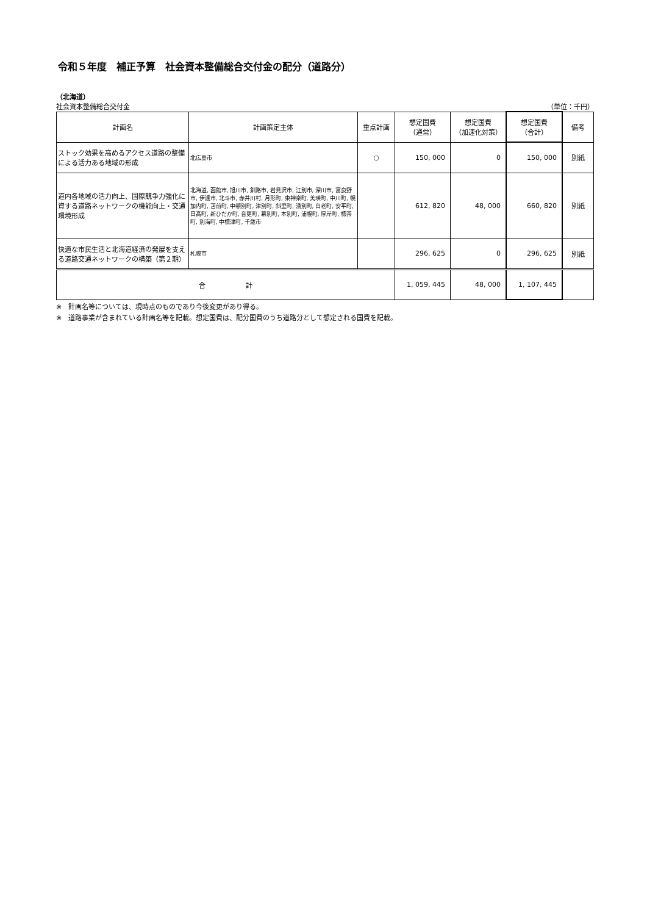令和５年度　補正予算　社会資本整備総合交付金の配分（道路分）
（北海道）
社会資本整備総合交付金 （単位：千円）
| 計画名 | 計画策定主体 | 重点計画 | 想定国費 （通常） | 想定国費 （加速化対策） | 想定国費 （合計） | 備考 |
| --- | --- | --- | --- | --- | --- | --- |
| ストック効果を高めるアクセス道路の整備による活力ある地域の形成 | 北広島市 | ○ | 150, 000 | 0 | 150, 000 | 別紙 |
| 道内各地域の活力向上、国際競争力強化に資する道路ネットワークの機能向上・交通環境形成 | 北海道, 函館市, 旭川市, 釧路市, 岩見沢市, 江別市, 深川市, 富良野市, 伊達市, 北斗市, 赤井川村, 月形町, 東神楽町, 美瑛町, 中川町, 幌加内町, 苫前町, 中頓別町, 津別町, 斜里町, 湧別町, 白老町, 安平町, 日高町, 新ひだか町, 音更町, 幕別町, 本別町, 浦幌町, 厚岸町, 標茶町, 別海町, 中標津町, 千歳市 | | 612, 820 | 48, 000 | 660, 820 | 別紙 |
| 快適な市民生活と北海道経済の発展を支える道路交通ネットワークの構築（第２期） | 札幌市 | | 296, 625 | 0 | 296, 625 | 別紙 |
| 合 計 | | | 1, 059, 445 | 48, 000 | 1, 107, 445 | |
※　計画名等については、現時点のものであり今後変更があり得る。
※　道路事業が含まれている計画名等を記載。想定国費は、配分国費のうち道路分として想定される国費を記載。